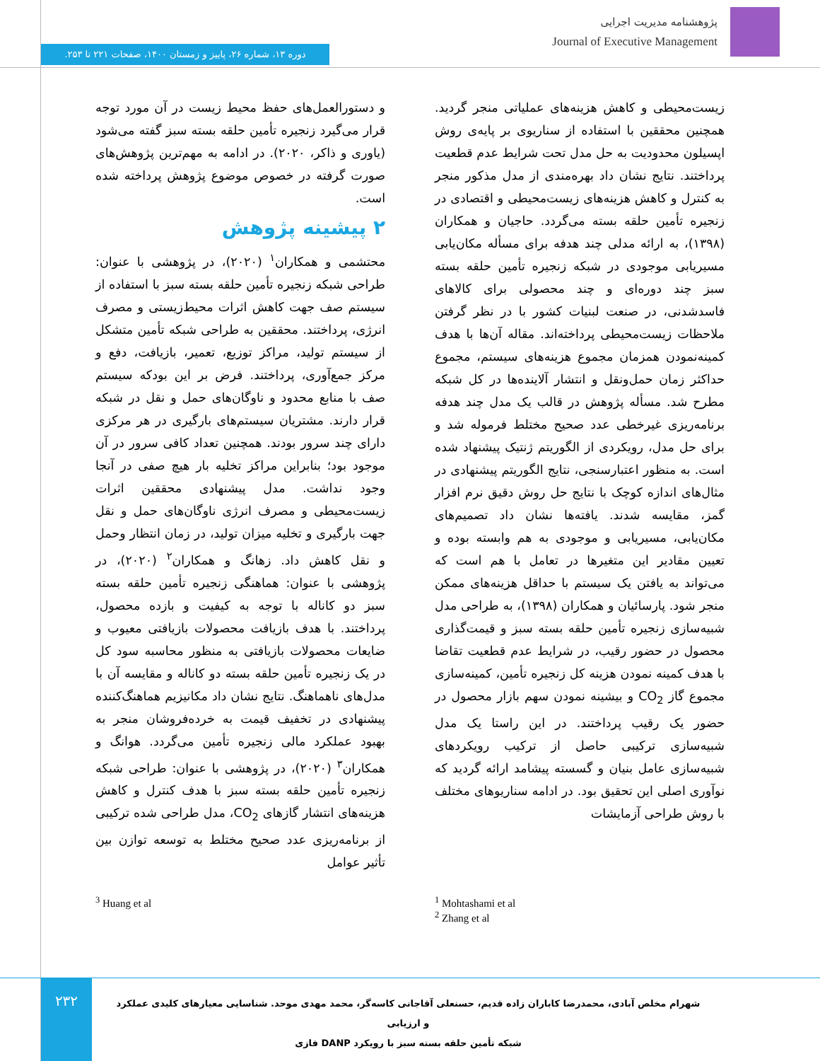پژوهشنامه مدیریت اجرایی
Journal of Executive Management
دوره ۱۳، شماره ۲۶، پاییز و زمستان ۱۴۰۰، صفحات ۲۲۱ تا ۲۵۳.
و دستورالعمل‌های حفظ محیط زیست در آن مورد توجه قرار می‌گیرد زنجیره تأمین حلقه بسته سبز گفته می‌شود (یاوری و ذاکر، ۲۰۲۰). در ادامه به مهم‌ترین پژوهش‌های صورت گرفته در خصوص موضوع پژوهش پرداخته شده است.
۲ پیشینه پژوهش
محتشمی و همکاران<sup>۱</sup> (۲۰۲۰)، در پژوهشی با عنوان: طراحی شبکه زنجیره تأمین حلقه بسته سبز با استفاده از سیستم صف جهت کاهش اثرات محیط‌زیستی و مصرف انرژی، پرداختند. محققین به طراحی شبکه تأمین متشکل از سیستم تولید، مراکز توزیع، تعمیر، بازیافت، دفع و مرکز جمع‌آوری، پرداختند. فرض بر این بودکه سیستم صف با منابع محدود و ناوگان‌های حمل و نقل در شبکه قرار دارند. مشتریان سیستم‌های بارگیری در هر مرکزی دارای چند سرور بودند. همچنین تعداد کافی سرور در آن موجود بود؛ بنابراین مراکز تخلیه بار هیچ صفی در آنجا وجود نداشت. مدل پیشنهادی محققین اثرات زیست‌محیطی و مصرف انرژی ناوگان‌های حمل و نقل جهت بارگیری و تخلیه میزان تولید، در زمان انتظار وحمل و نقل کاهش داد. زهانگ و همکاران<sup>۲</sup> (۲۰۲۰)، در پژوهشی با عنوان: هماهنگی زنجیره تأمین حلقه بسته سبز دو کاناله با توجه به کیفیت و بازده محصول، پرداختند. با هدف بازیافت محصولات بازیافتی معیوب و ضایعات محصولات بازیافتی به منظور محاسبه سود کل در یک زنجیره تأمین حلقه بسته دو کاناله و مقایسه آن با مدل‌های ناهماهنگ. نتایج نشان داد مکانیزیم هماهنگ‌کننده پیشنهادی در تخفیف قیمت به خرده‌فروشان منجر به بهبود عملکرد مالی زنجیره تأمین می‌گردد. هوانگ و همکاران<sup>۳</sup> (۲۰۲۰)، در پژوهشی با عنوان: طراحی شبکه زنجیره تأمین حلقه بسته سبز با هدف کنترل و کاهش هزینه‌های انتشار گازهای CO<sub>2</sub>، مدل طراحی شده ترکیبی از برنامه‌ریزی عدد صحیح مختلط به توسعه توازن بین تأثیر عوامل
زیست‌محیطی و کاهش هزینه‌های عملیاتی منجر گردید. همچنین محققین با استفاده از سناریوی بر پایه‌ی روش اپسیلون محدودیت به حل مدل تحت شرایط عدم قطعیت پرداختند. نتایج نشان داد بهره‌مندی از مدل مذکور منجر به کنترل و کاهش هزینه‌های زیست‌محیطی و اقتصادی در زنجیره تأمین حلقه بسته می‌گردد. حاجیان و همکاران (۱۳۹۸)، به ارائه مدلی چند هدفه برای مسأله مکان‌یابی مسیریابی موجودی در شبکه زنجیره تأمین حلقه بسته سبز چند دوره‌ای و چند محصولی برای کالاهای فاسدشدنی، در صنعت لبنیات کشور با در نظر گرفتن ملاحظات زیست‌محیطی پرداخته‌اند. مقاله آن‌ها با هدف کمینه‌نمودن همزمان مجموع هزینه‌های سیستم، مجموع حداکثر زمان حمل‌ونقل و انتشار آلاینده‌ها در کل شبکه مطرح شد. مسأله پژوهش در قالب یک مدل چند هدفه برنامه‌ریزی غیرخطی عدد صحیح مختلط فرموله شد و برای حل مدل، رویکردی از الگوریتم ژنتیک پیشنهاد شده است. به منظور اعتبارسنجی، نتایج الگوریتم پیشنهادی در مثال‌های اندازه کوچک با نتایج حل روش دقیق نرم افزار گمز، مقایسه شدند. یافته‌ها نشان داد تصمیم‌های مکان‌یابی، مسیریابی و موجودی به هم وابسته بوده و تعیین مقادیر این متغیرها در تعامل با هم است که می‌تواند به یافتن یک سیستم با حداقل هزینه‌های ممکن منجر شود. پارسائیان و همکاران (۱۳۹۸)، به طراحی مدل شبیه‌سازی زنجیره تأمین حلقه بسته سبز و قیمت‌گذاری محصول در حضور رقیب، در شرایط عدم قطعیت تقاضا با هدف کمینه نمودن هزینه کل زنجیره تأمین، کمینه‌سازی مجموع گاز CO<sub>2</sub> و بیشینه نمودن سهم بازار محصول در حضور یک رقیب پرداختند. در این راستا یک مدل شبیه‌سازی ترکیبی حاصل از ترکیب رویکردهای شبیه‌سازی عامل بنیان و گسسته پیشامد ارائه گردید که نوآوری اصلی این تحقیق بود. در ادامه سناریوهای مختلف با روش طراحی آزمایشات
<sup>1</sup> Mohtashami et al
<sup>2</sup> Zhang et al
<sup>3</sup> Huang et al
۲۳۲
شهرام مخلص آبادی، محمدرضا کاباران زاده قدیم، حسنعلی آقاجانی کاسه‌گر، محمد مهدی موحد. شناسایی معیارهای کلیدی عملکرد و ارزیابی
شبکه تأمین حلقه بسته سبز با رویکرد DANP فازی